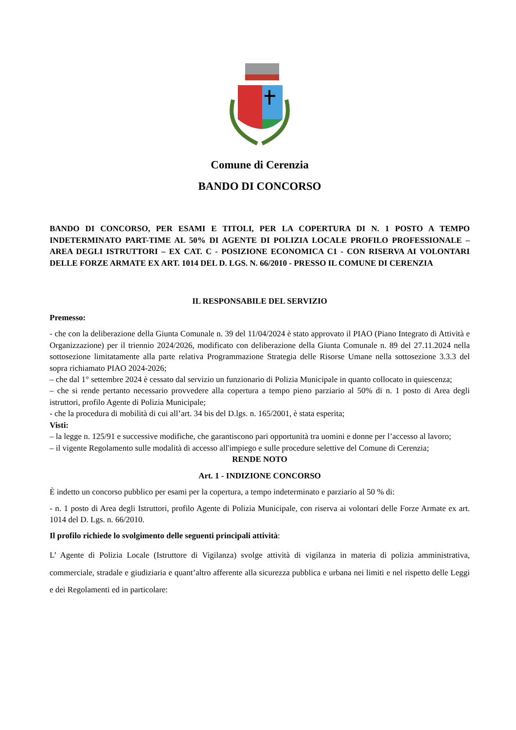Comune di Cerenzia
BANDO DI CONCORSO
BANDO DI CONCORSO, PER ESAMI E TITOLI, PER LA COPERTURA DI N. 1 POSTO A TEMPO INDETERMINATO PART-TIME AL 50% DI AGENTE DI POLIZIA LOCALE PROFILO PROFESSIONALE – AREA DEGLI ISTRUTTORI – EX CAT. C - POSIZIONE ECONOMICA C1 - CON RISERVA AI VOLONTARI DELLE FORZE ARMATE EX ART. 1014 DEL D. LGS. N. 66/2010 - PRESSO IL COMUNE DI CERENZIA
IL RESPONSABILE DEL SERVIZIO
Premesso:
- che con la deliberazione della Giunta Comunale n. 39 del 11/04/2024 è stato approvato il PIAO (Piano Integrato di Attività e Organizzazione) per il triennio 2024/2026, modificato con deliberazione della Giunta Comunale n. 89 del 27.11.2024 nella sottosezione limitatamente alla parte relativa Programmazione Strategia delle Risorse Umane nella sottosezione 3.3.3 del sopra richiamato PIAO 2024-2026;
– che dal 1° settembre 2024 è cessato dal servizio un funzionario di Polizia Municipale in quanto collocato in quiescenza;
– che si rende pertanto necessario provvedere alla copertura a tempo pieno parziario al 50% di n. 1 posto di Area degli istruttori, profilo Agente di Polizia Municipale;
- che la procedura di mobilità di cui all’art. 34 bis del D.lgs. n. 165/2001, è stata esperita;
Visti:
– la legge n. 125/91 e successive modifiche, che garantiscono pari opportunità tra uomini e donne per l’accesso al lavoro;
– il vigente Regolamento sulle modalità di accesso all'impiego e sulle procedure selettive del Comune di Cerenzia;
RENDE NOTO
Art. 1 - INDIZIONE CONCORSO
È indetto un concorso pubblico per esami per la copertura, a tempo indeterminato e parziario al 50 % di:
- n. 1 posto di Area degli Istruttori, profilo Agente di Polizia Municipale, con riserva ai volontari delle Forze Armate ex art. 1014 del D. Lgs. n. 66/2010.
Il profilo richiede lo svolgimento delle seguenti principali attività:
L’ Agente di Polizia Locale (Istruttore di Vigilanza) svolge attività di vigilanza in materia di polizia amministrativa, commerciale, stradale e giudiziaria e quant’altro afferente alla sicurezza pubblica e urbana nei limiti e nel rispetto delle Leggi e dei Regolamenti ed in particolare: